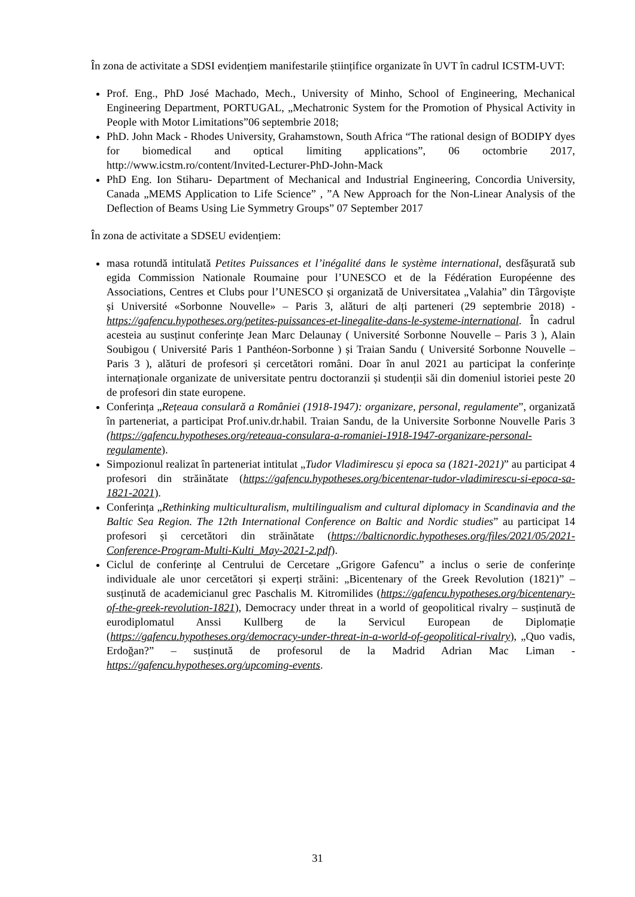În zona de activitate a SDSI evidențiem manifestarile științifice organizate în UVT în cadrul ICSTM-UVT:
Prof. Eng., PhD José Machado, Mech., University of Minho, School of Engineering, Mechanical Engineering Department, PORTUGAL, „Mechatronic System for the Promotion of Physical Activity in People with Motor Limitations”06 septembrie 2018;
PhD. John Mack - Rhodes University, Grahamstown, South Africa “The rational design of BODIPY dyes for biomedical and optical limiting applications”, 06 octombrie 2017, http://www.icstm.ro/content/Invited-Lecturer-PhD-John-Mack
PhD Eng. Ion Stiharu- Department of Mechanical and Industrial Engineering, Concordia University, Canada „MEMS Application to Life Science” , ”A New Approach for the Non-Linear Analysis of the Deflection of Beams Using Lie Symmetry Groups” 07 September 2017
În zona de activitate a SDSEU evidențiem:
masa rotundă intitulată Petites Puissances et l’inégalité dans le système international, desfășurată sub egida Commission Nationale Roumaine pour l’UNESCO et de la Fédération Européenne des Associations, Centres et Clubs pour l’UNESCO și organizată de Universitatea „Valahia” din Târgoviște și Université «Sorbonne Nouvelle» – Paris 3, alături de alți parteneri (29 septembrie 2018) - https://gafencu.hypotheses.org/petites-puissances-et-linegalite-dans-le-systeme-international. În cadrul acesteia au susținut conferințe Jean Marc Delaunay ( Université Sorbonne Nouvelle – Paris 3 ), Alain Soubigou ( Université Paris 1 Panthéon-Sorbonne ) și Traian Sandu ( Université Sorbonne Nouvelle – Paris 3 ), alături de profesori și cercetători români. Doar în anul 2021 au participat la conferințe internaționale organizate de universitate pentru doctoranzii și studenții săi din domeniul istoriei peste 20 de profesori din state europene.
Conferința „Rețeaua consulară a României (1918-1947): organizare, personal, regulamente”, organizată în parteneriat, a participat Prof.univ.dr.habil. Traian Sandu, de la Universite Sorbonne Nouvelle Paris 3 (https://gafencu.hypotheses.org/reteaua-consulara-a-romaniei-1918-1947-organizare-personal-regulamente).
Simpozionul realizat în parteneriat intitulat „Tudor Vladimirescu și epoca sa (1821-2021)” au participat 4 profesori din străinătate (https://gafencu.hypotheses.org/bicentenar-tudor-vladimirescu-si-epoca-sa-1821-2021).
Conferința „Rethinking multiculturalism, multilingualism and cultural diplomacy in Scandinavia and the Baltic Sea Region. The 12th International Conference on Baltic and Nordic studies” au participat 14 profesori și cercetători din străinătate (https://balticnordic.hypotheses.org/files/2021/05/2021-Conference-Program-Multi-Kulti_May-2021-2.pdf).
Ciclul de conferințe al Centrului de Cercetare „Grigore Gafencu” a inclus o serie de conferințe individuale ale unor cercetători și experți străini: „Bicentenary of the Greek Revolution (1821)” – susținută de academicianul grec Paschalis M. Kitromilides (https://gafencu.hypotheses.org/bicentenary-of-the-greek-revolution-1821), Democracy under threat in a world of geopolitical rivalry – susținută de eurodiplomatul Anssi Kullberg de la Servicul European de Diplomație (https://gafencu.hypotheses.org/democracy-under-threat-in-a-world-of-geopolitical-rivalry), „Quo vadis, Erdoğan?” – susținută de profesorul de la Madrid Adrian Mac Liman - https://gafencu.hypotheses.org/upcoming-events.
31